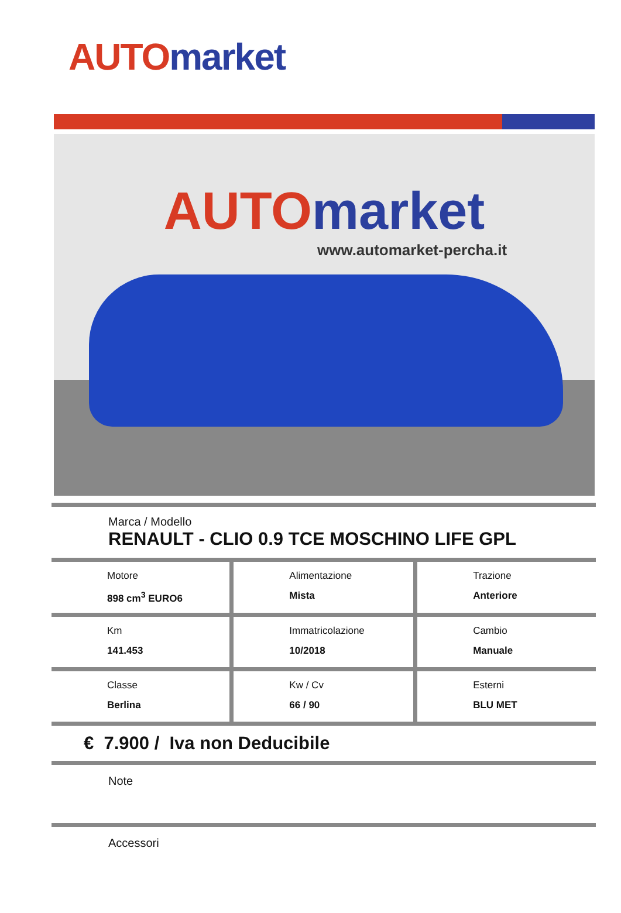AUTO market
AUTO market
www.automarket-percha.it
Marca / Modello
RENAULT - CLIO 0.9 TCE MOSCHINO LIFE GPL
| Motore 898 cm<sup>3</sup> EURO6 | Alimentazione Mista | Trazione Anteriore |
| Km 141.453 | Immatricolazione 10/2018 | Cambio Manuale |
| Classe Berlina | Kw / Cv 66 / 90 | Esterni BLU MET |
€ 7.900 / Iva non Deducibile
Note
Accessori